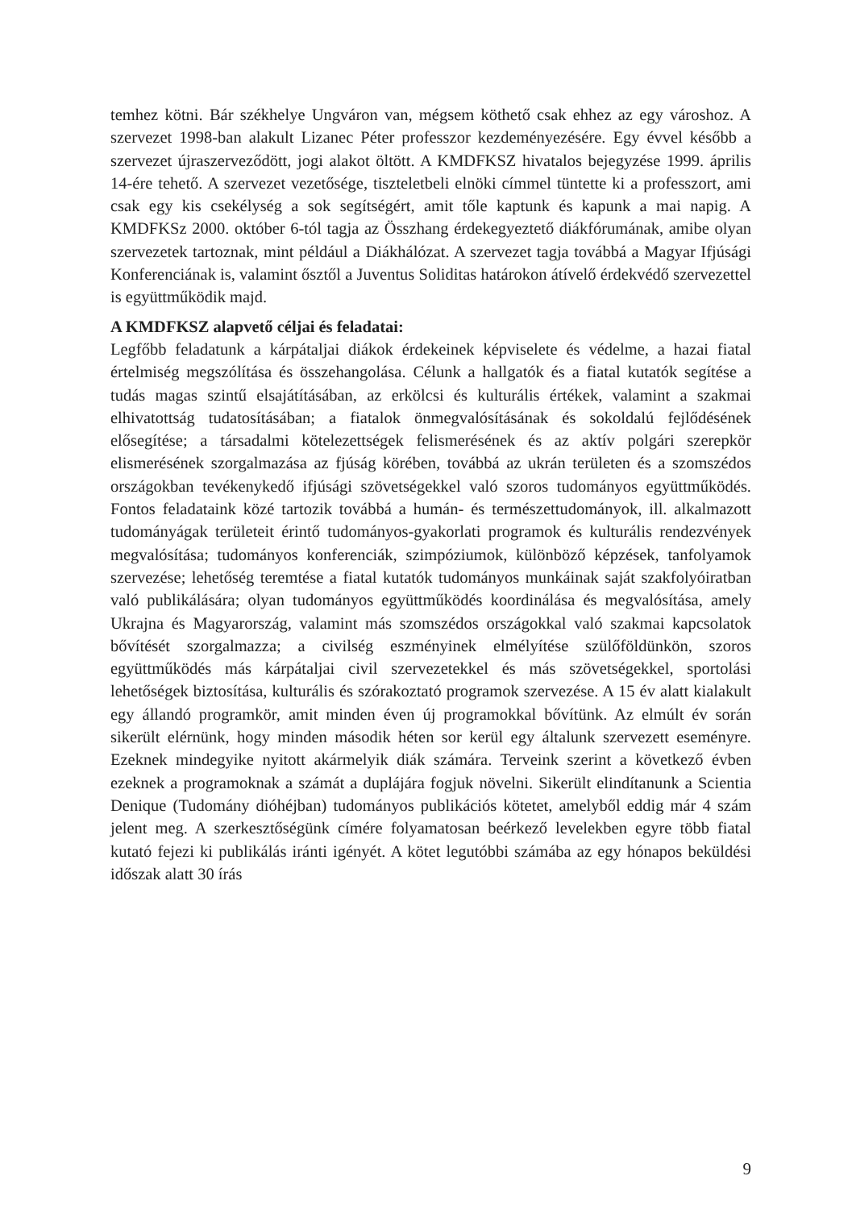temhez kötni. Bár székhelye Ungváron van, mégsem köthető csak ehhez az egy városhoz. A szervezet 1998-ban alakult Lizanec Péter professzor kezdeményezésére. Egy évvel később a szervezet újraszerveződött, jogi alakot öltött. A KMDFKSZ hivatalos bejegyzése 1999. április 14-ére tehető. A szervezet vezetősége, tiszteletbeli elnöki címmel tüntette ki a professzort, ami csak egy kis csekélység a sok segítségért, amit tőle kaptunk és kapunk a mai napig. A KMDFKSz 2000. október 6-tól tagja az Összhang érdekegyeztető diákfórumának, amibe olyan szervezetek tartoznak, mint például a Diákhálózat. A szervezet tagja továbbá a Magyar Ifjúsági Konferenciának is, valamint ősztől a Juventus Soliditas határokon átívelő érdekvédő szervezettel is együttműködik majd.
A KMDFKSZ alapvető céljai és feladatai:
Legfőbb feladatunk a kárpátaljai diákok érdekeinek képviselete és védelme, a hazai fiatal értelmiség megszólítása és összehangolása. Célunk a hallgatók és a fiatal kutatók segítése a tudás magas szintű elsajátításában, az erkölcsi és kulturális értékek, valamint a szakmai elhivatottság tudatosításában; a fiatalok önmegvalósításának és sokoldalú fejlődésének elősegítése; a társadalmi kötelezettségek felismerésének és az aktív polgári szerepkör elismerésének szorgalmazása az fjúság körében, továbbá az ukrán területen és a szomszédos országokban tevékenykedő ifjúsági szövetségekkel való szoros tudományos együttműködés. Fontos feladataink közé tartozik továbbá a humán- és természettudományok, ill. alkalmazott tudományágak területeit érintő tudományos-gyakorlati programok és kulturális rendezvények megvalósítása; tudományos konferenciák, szimpóziumok, különböző képzések, tanfolyamok szervezése; lehetőség teremtése a fiatal kutatók tudományos munkáinak saját szakfolyóiratban való publikálására; olyan tudományos együttműködés koordinálása és megvalósítása, amely Ukrajna és Magyarország, valamint más szomszédos országokkal való szakmai kapcsolatok bővítését szorgalmazza; a civilség eszményinek elmélyítése szülőföldünkön, szoros együttműködés más kárpátaljai civil szervezetekkel és más szövetségekkel, sportolási lehetőségek biztosítása, kulturális és szórakoztató programok szervezése. A 15 év alatt kialakult egy állandó programkör, amit minden éven új programokkal bővítünk. Az elmúlt év során sikerült elérnünk, hogy minden második héten sor kerül egy általunk szervezett eseményre. Ezeknek mindegyike nyitott akármelyik diák számára. Terveink szerint a következő évben ezeknek a programoknak a számát a duplájára fogjuk növelni. Sikerült elindítanunk a Scientia Denique (Tudomány dióhéjban) tudományos publikációs kötetet, amelyből eddig már 4 szám jelent meg. A szerkesztőségünk címére folyamatosan beérkező levelekben egyre több fiatal kutató fejezi ki publikálás iránti igényét. A kötet legutóbbi számába az egy hónapos beküldési időszak alatt 30 írás
9